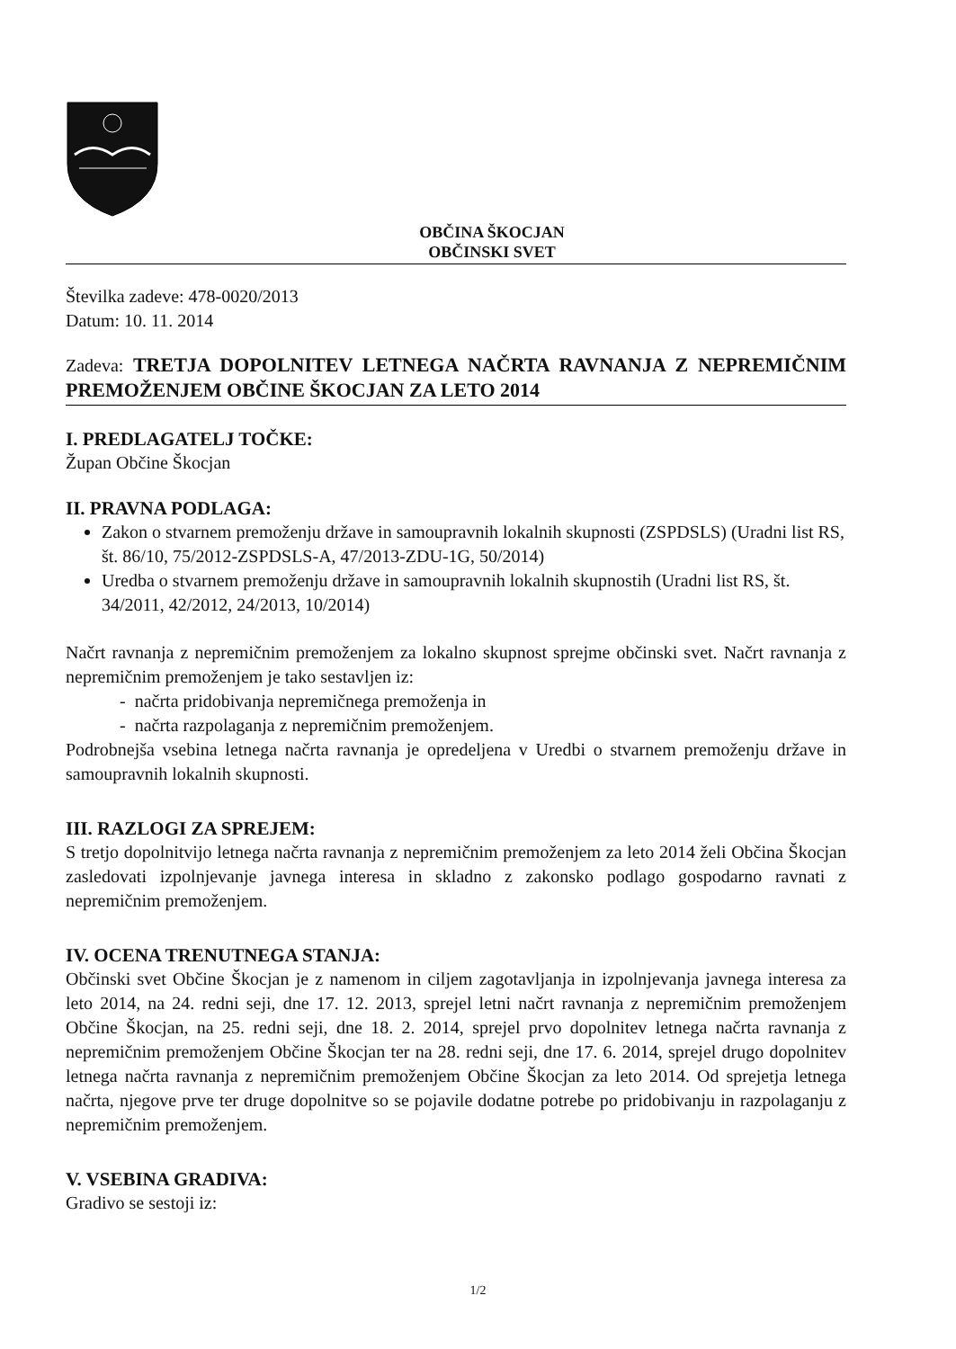OBČINA ŠKOCJAN
OBČINSKI SVET
Številka zadeve: 478-0020/2013
Datum: 10. 11. 2014
Zadeva: TRETJA DOPOLNITEV LETNEGA NAČRTA RAVNANJA Z NEPREMIČNIM PREMOŽENJEM OBČINE ŠKOCJAN ZA LETO 2014
I. PREDLAGATELJ TOČKE:
Župan Občine Škocjan
II. PRAVNA PODLAGA:
Zakon o stvarnem premoženju države in samoupravnih lokalnih skupnosti (ZSPDSLS) (Uradni list RS, št. 86/10, 75/2012-ZSPDSLS-A, 47/2013-ZDU-1G, 50/2014)
Uredba o stvarnem premoženju države in samoupravnih lokalnih skupnostih (Uradni list RS, št. 34/2011, 42/2012, 24/2013, 10/2014)
Načrt ravnanja z nepremičnim premoženjem za lokalno skupnost sprejme občinski svet. Načrt ravnanja z nepremičnim premoženjem je tako sestavljen iz:
- načrta pridobivanja nepremičnega premoženja in
- načrta razpolaganja z nepremičnim premoženjem.
Podrobnejša vsebina letnega načrta ravnanja je opredeljena v Uredbi o stvarnem premoženju države in samoupravnih lokalnih skupnosti.
III. RAZLOGI ZA SPREJEM:
S tretjo dopolnitvijo letnega načrta ravnanja z nepremičnim premoženjem za leto 2014 želi Občina Škocjan zasledovati izpolnjevanje javnega interesa in skladno z zakonsko podlago gospodarno ravnati z nepremičnim premoženjem.
IV. OCENA TRENUTNEGA STANJA:
Občinski svet Občine Škocjan je z namenom in ciljem zagotavljanja in izpolnjevanja javnega interesa za leto 2014, na 24. redni seji, dne 17. 12. 2013, sprejel letni načrt ravnanja z nepremičnim premoženjem Občine Škocjan, na 25. redni seji, dne 18. 2. 2014, sprejel prvo dopolnitev letnega načrta ravnanja z nepremičnim premoženjem Občine Škocjan ter na 28. redni seji, dne 17. 6. 2014, sprejel drugo dopolnitev letnega načrta ravnanja z nepremičnim premoženjem Občine Škocjan za leto 2014. Od sprejetja letnega načrta, njegove prve ter druge dopolnitve so se pojavile dodatne potrebe po pridobivanju in razpolaganju z nepremičnim premoženjem.
V. VSEBINA GRADIVA:
Gradivo se sestoji iz:
1/2